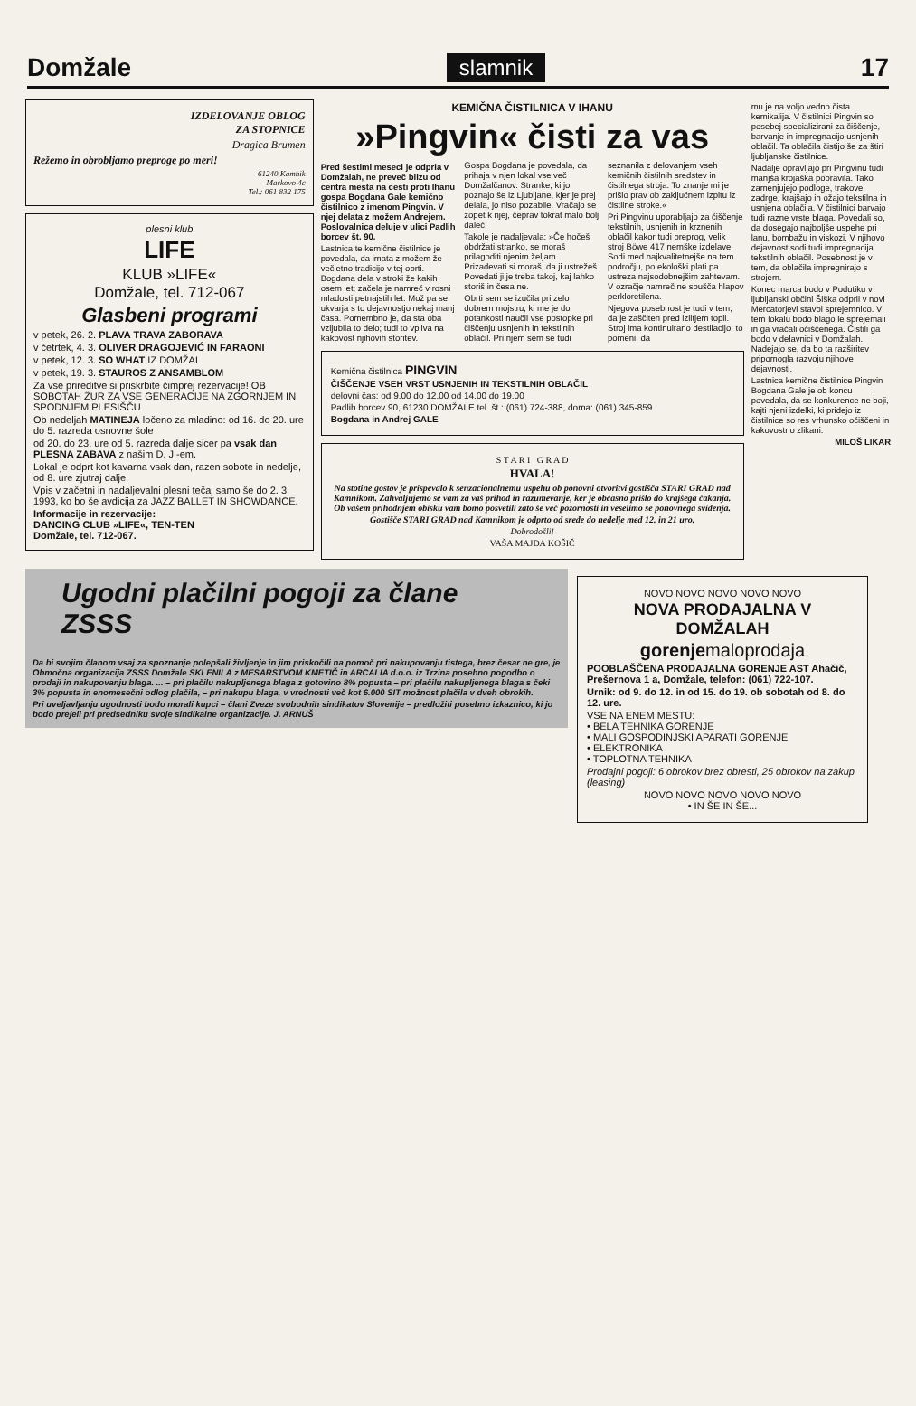Domžale slamnik 17
IZDELOVANJE OBLOG
ZA STOPNICE
Dragica Brumen
Režemo in obrobljamo preproge po meri!
61240 Kamnik
Markovo 4c
Tel.: 061 832 175
plesni klub
LIFE
KLUB »LIFE«
Domžale, tel. 712-067
Glasbeni programi
v petek, 26. 2. PLAVA TRAVA ZABORAVA
v četrtek, 4. 3. OLIVER DRAGOJEVIĆ IN FARAONI
v petek, 12. 3. SO WHAT IZ DOMŽAL
v petek, 19. 3. STAUROS Z ANSAMBLOM
Za vse prireditve si priskrbite čimprej rezervacije! OB SOBOTAH ŽUR ZA VSE GENERACIJE NA ZGORNJEM IN SPODNJEM PLESIŠČU
Ob nedeljah MATINEJA ločeno za mladino: od 16. do 20. ure do 5. razreda osnovne šole
od 20. do 23. ure od 5. razreda dalje sicer pa vsak dan PLESNA ZABAVA z našim D. J.-em.
Lokal je odprt kot kavarna vsak dan, razen sobote in nedelje, od 8. ure zjutraj dalje.
Vpis v začetni in nadaljevalni plesni tečaj samo še do 2. 3. 1993, ko bo še avdicija za JAZZ BALLET IN SHOWDANCE.
Informacije in rezervacije:
DANCING CLUB »LIFE«, TEN-TEN
Domžale, tel. 712-067.
KEMIČNA ČISTILNICA V IHANU
»Pingvin« čisti za vas
Pred šestimi meseci je odprla v Domžalah, ne preveč blizu od centra mesta na cesti proti Ihanu gospa Bogdana Gale kemično čistilnico z imenom Pingvin. V njej delata z možem Andrejem. Poslovalnica deluje v ulici Padlih borcev št. 90.
Lastnica te kemične čistilnice je povedala, da imata z možem že večletno tradicijo v tej obrti. Bogdana dela v stroki že kakih osem let; začela je namreč v rosni mladosti petnajstih let. Mož pa se ukvarja s to dejavnostjo nekaj manj časa. Pomembno je, da sta oba vzljubila to delo; tudi to vpliva na kakovost njihovih storitev.
Gospa Bogdana je povedala, da prihaja v njen lokal vse več Domžalčanov. Stranke, ki jo poznajo še iz Ljubljane, kjer je prej delala, jo niso pozabile. Vračajo se zopet k njej, čeprav tokrat malo bolj daleč.
Takole je nadaljevala: »Če hočeš obdržati stranko, se moraš prilagoditi njenim željam. Prizadevati si moraš, da ji ustrežeš. Povedati ji je treba takoj, kaj lahko storiš in česa ne.
Obrti sem se izučila pri zelo dobrem mojstru, ki me je do potankosti naučil vse postopke pri čiščenju usnjenih in tekstilnih oblačil. Pri njem sem se tudi seznanila z delovanjem vseh kemičnih čistilnih sredstev in čistilnega stroja. To znanje mi je prišlo prav ob zaključnem izpitu iz čistilne stroke.«
Pri Pingvinu uporabljajo za čiščenje tekstilnih, usnjenih in krznenih oblačil kakor tudi preprog, velik stroj Böwe 417 nemške izdelave. Sodi med najkvalitetnejše na tem področju, po ekološki plati pa ustreza najsodobnejšim zahtevam. V ozračje namreč ne spušča hlapov perkloretilena.
Njegova posebnost je tudi v tem, da je zaščiten pred izlitjem topil. Stroj ima kontinuirano destilacijo; to pomeni, da
Kemična čistilnica PINGVIN
ČIŠČENJE VSEH VRST USNJENIH IN TEKSTILNIH OBLAČIL
delovni čas: od 9.00 do 12.00 od 14.00 do 19.00
Padlih borcev 90, 61230 DOMŽALE tel. št.: (061) 724-388, doma: (061) 345-859
Bogdana in Andrej GALE
S T A R I G R A D
HVALA!
Na stotine gostov je prispevalo k senzacionalnemu uspehu ob ponovni otvoritvi gostišča STARI GRAD nad Kamnikom. Zahvaljujemo se vam za vaš prihod in razumevanje, ker je občasno prišlo do krajšega čakanja. Ob vašem prihodnjem obisku vam bomo posvetili zato še več pozornosti in veselimo se ponovnega svidenja.
Gostišče STARI GRAD nad Kamnikom je odprto od srede do nedelje med 12. in 21 uro.
Dobrodošli!
VAŠA MAJDA KOŠIČ
mu je na voljo vedno čista kemikalija. V čistilnici Pingvin so posebej specializirani za čiščenje, barvanje in impregnacijo usnjenih oblačil. Ta oblačila čistijo še za štiri ljubljanske čistilnice.
Nadalje opravljajo pri Pingvinu tudi manjša krojaška popravila. Tako zamenjujejo podloge, trakove, zadrge, krajšajo in ožajo tekstilna in usnjena oblačila. V čistilnici barvajo tudi razne vrste blaga. Povedali so, da dosegajo najboljše uspehe pri lanu, bombažu in viskozi. V njihovo dejavnost sodi tudi impregnacija tekstilnih oblačil. Posebnost je v tem, da oblačila impregnirajo s strojem.
Konec marca bodo v Podutiku v ljubljanski občini Šiška odprli v novi Mercatorjevi stavbi sprejemnico. V tem lokalu bodo blago le sprejemali in ga vračali očiščenega. Čistili ga bodo v delavnici v Domžalah. Nadejajo se, da bo ta razširitev pripomogla razvoju njihove dejavnosti.
Lastnica kemične čistilnice Pingvin Bogdana Gale je ob koncu povedala, da se konkurence ne boji, kajti njeni izdelki, ki pridejo iz čistilnice so res vrhunsko očiščeni in kakovostno zlikani.
MILOŠ LIKAR
Ugodni plačilni pogoji za člane ZSSS
Da bi svojim članom vsaj za spoznanje polepšali življenje in jim priskočili na pomoč pri nakupovanju tistega, brez česar ne gre, je Območna organizacija ZSSS Domžale SKLENILA z MESARSTVOM KMETIČ in ARCALIA d.o.o. iz Trzina posebno pogodbo o prodaji in nakupovanju blaga. ... – pri plačilu nakupljenega blaga z gotovino 8% popusta – pri plačilu nakupljenega blaga s čeki 3% popusta in enomesečni odlog plačila, – pri nakupu blaga, v vrednosti več kot 6.000 SIT možnost plačila v dveh obrokih.
Pri uveljavljanju ugodnosti bodo morali kupci – člani Zveze svobodnih sindikatov Slovenije – predložiti posebno izkaznico, ki jo bodo prejeli pri predsedniku svoje sindikalne organizacije. J. ARNUŠ
NOVO NOVO NOVO NOVO NOVO
NOVA PRODAJALNA V DOMŽALAH
gorenjemaloprodaja
POOBLAŠČENA PRODAJALNA GORENJE AST Ahačič, Prešernova 1 a, Domžale, telefon: (061) 722-107.
Urnik: od 9. do 12. in od 15. do 19. ob sobotah od 8. do 12. ure.
VSE NA ENEM MESTU:
• BELA TEHNIKA GORENJE
• MALI GOSPODINJSKI APARATI GORENJE
• ELEKTRONIKA
• TOPLOTNA TEHNIKA
Prodajni pogoji: 6 obrokov brez obresti, 25 obrokov na zakup (leasing)
NOVO NOVO NOVO NOVO NOVO
• IN ŠE IN ŠE...